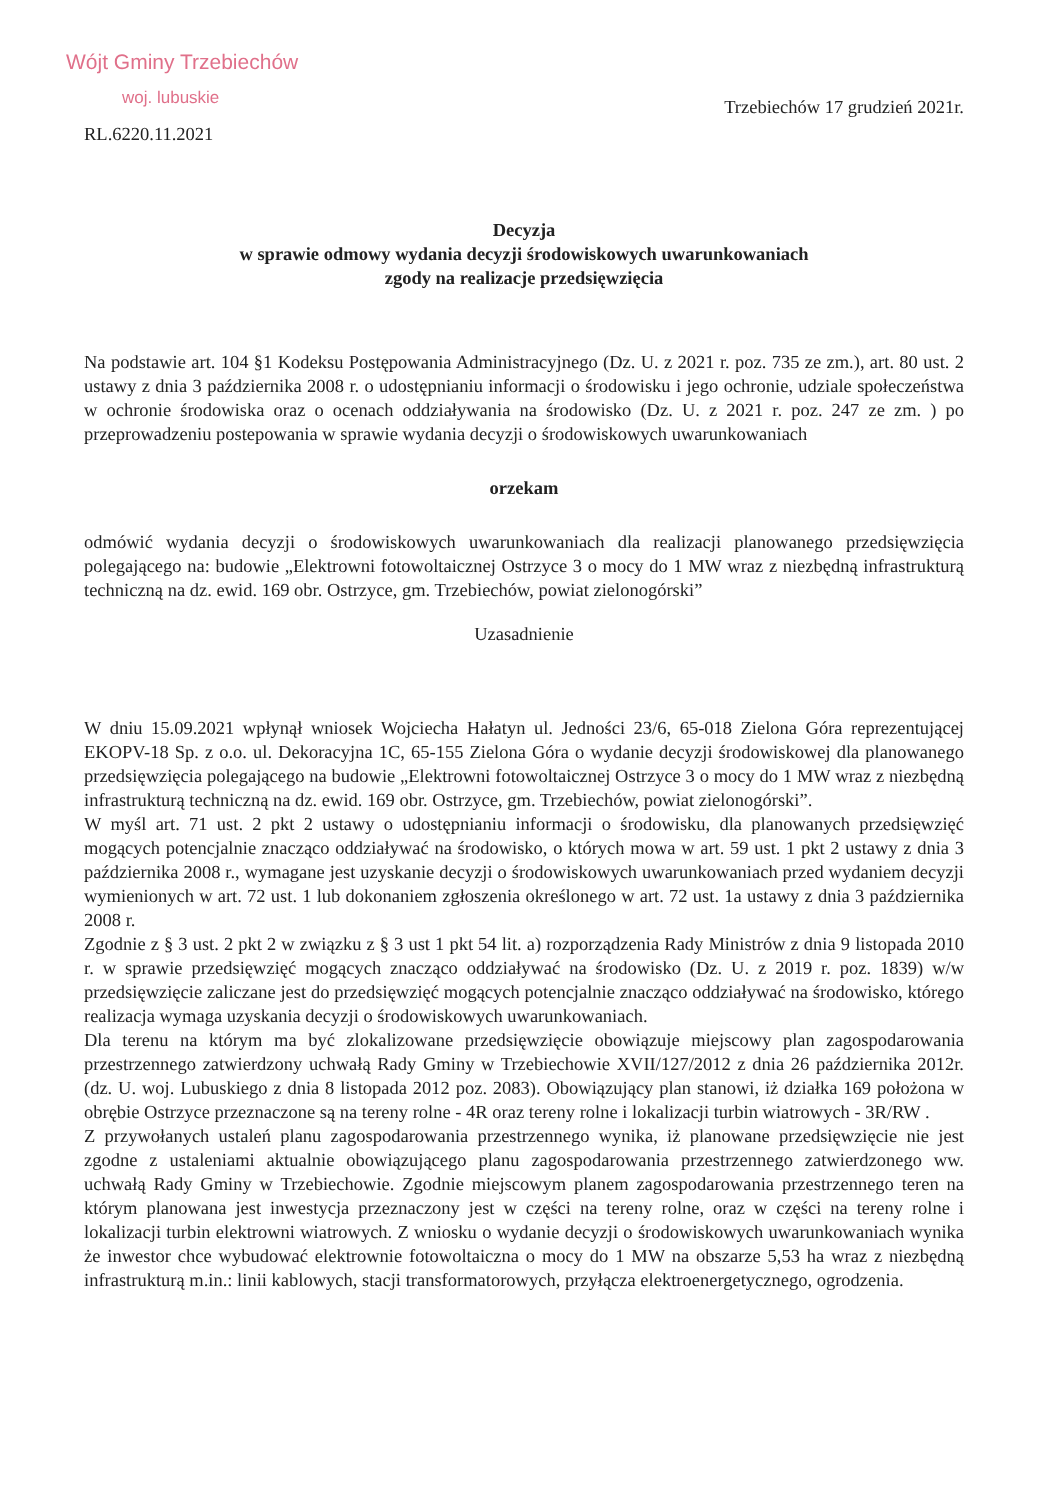Wójt Gminy Trzebiechów
woj. lubuskie
RL.6220.11.2021
Trzebiechów 17 grudzień 2021r.
Decyzja
w sprawie odmowy wydania decyzji środowiskowych uwarunkowaniach
zgody na realizacje przedsięwzięcia
Na podstawie art. 104 §1 Kodeksu Postępowania Administracyjnego (Dz. U. z 2021 r. poz. 735 ze zm.), art. 80 ust. 2 ustawy z dnia 3 października 2008 r. o udostępnianiu informacji o środowisku i jego ochronie, udziale społeczeństwa w ochronie środowiska oraz o ocenach oddziaływania na środowisko (Dz. U. z 2021 r. poz. 247 ze zm. ) po przeprowadzeniu postepowania w sprawie wydania decyzji o środowiskowych uwarunkowaniach
orzekam
odmówić wydania decyzji o środowiskowych uwarunkowaniach dla realizacji planowanego przedsięwzięcia polegającego na: budowie „Elektrowni fotowoltaicznej Ostrzyce 3 o mocy do 1 MW wraz z niezbędną infrastrukturą techniczną na dz. ewid. 169 obr. Ostrzyce, gm. Trzebiechów, powiat zielonogórski”
Uzasadnienie
W dniu 15.09.2021 wpłynął wniosek Wojciecha Hałatyn ul. Jedności 23/6, 65-018 Zielona Góra reprezentującej EKOPV-18 Sp. z o.o. ul. Dekoracyjna 1C, 65-155 Zielona Góra o wydanie decyzji środowiskowej dla planowanego przedsięwzięcia polegającego na budowie „Elektrowni fotowoltaicznej Ostrzyce 3 o mocy do 1 MW wraz z niezbędną infrastrukturą techniczną na dz. ewid. 169 obr. Ostrzyce, gm. Trzebiechów, powiat zielonogórski”.
W myśl art. 71 ust. 2 pkt 2 ustawy o udostępnianiu informacji o środowisku, dla planowanych przedsięwzięć mogących potencjalnie znacząco oddziaływać na środowisko, o których mowa w art. 59 ust. 1 pkt 2 ustawy z dnia 3 października 2008 r., wymagane jest uzyskanie decyzji o środowiskowych uwarunkowaniach przed wydaniem decyzji wymienionych w art. 72 ust. 1 lub dokonaniem zgłoszenia określonego w art. 72 ust. 1a ustawy z dnia 3 października 2008 r.
Zgodnie z § 3 ust. 2 pkt 2 w związku z § 3 ust 1 pkt 54 lit. a) rozporządzenia Rady Ministrów z dnia 9 listopada 2010 r. w sprawie przedsięwzięć mogących znacząco oddziaływać na środowisko (Dz. U. z 2019 r. poz. 1839) w/w przedsięwzięcie zaliczane jest do przedsięwzięć mogących potencjalnie znacząco oddziaływać na środowisko, którego realizacja wymaga uzyskania decyzji o środowiskowych uwarunkowaniach.
Dla terenu na którym ma być zlokalizowane przedsięwzięcie obowiązuje miejscowy plan zagospodarowania przestrzennego zatwierdzony uchwałą Rady Gminy w Trzebiechowie XVII/127/2012 z dnia 26 października 2012r. (dz. U. woj. Lubuskiego z dnia 8 listopada 2012 poz. 2083). Obowiązujący plan stanowi, iż działka 169 położona w obrębie Ostrzyce przeznaczone są na tereny rolne - 4R oraz tereny rolne i lokalizacji turbin wiatrowych - 3R/RW .
Z przywołanych ustaleń planu zagospodarowania przestrzennego wynika, iż planowane przedsięwzięcie nie jest zgodne z ustaleniami aktualnie obowiązującego planu zagospodarowania przestrzennego zatwierdzonego ww. uchwałą Rady Gminy w Trzebiechowie. Zgodnie miejscowym planem zagospodarowania przestrzennego teren na którym planowana jest inwestycja przeznaczony jest w części na tereny rolne, oraz w części na tereny rolne i lokalizacji turbin elektrowni wiatrowych. Z wniosku o wydanie decyzji o środowiskowych uwarunkowaniach wynika że inwestor chce wybudować elektrownie fotowoltaiczna o mocy do 1 MW na obszarze 5,53 ha wraz z niezbędną infrastrukturą m.in.: linii kablowych, stacji transformatorowych, przyłącza elektroenergetycznego, ogrodzenia.